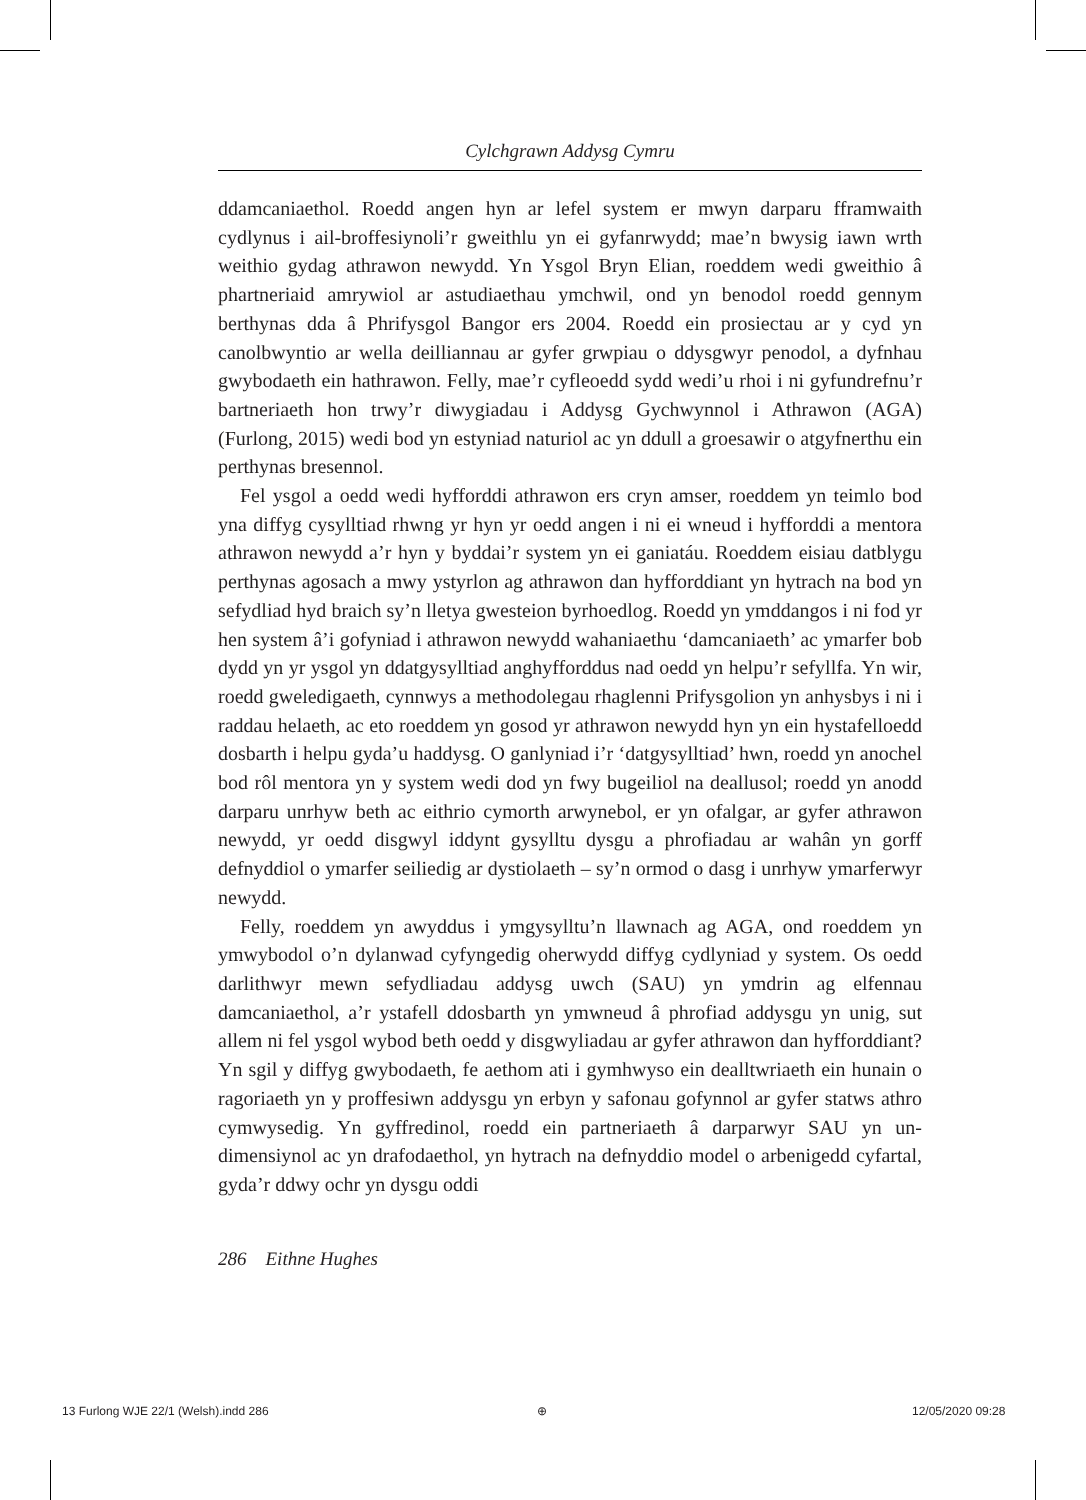Cylchgrawn Addysg Cymru
ddamcaniaethol. Roedd angen hyn ar lefel system er mwyn darparu fframwaith cydlynus i ail-broffesiynoli’r gweithlu yn ei gyfanrwydd; mae’n bwysig iawn wrth weithio gydag athrawon newydd. Yn Ysgol Bryn Elian, roeddem wedi gweithio â phartneriaid amrywiol ar astudiaethau ymchwil, ond yn benodol roedd gennym berthynas dda â Phrifysgol Bangor ers 2004. Roedd ein prosiectau ar y cyd yn canolbwyntio ar wella deilliannau ar gyfer grwpiau o ddysgwyr penodol, a dyfnhau gwybodaeth ein hathrawon. Felly, mae’r cyfleoedd sydd wedi’u rhoi i ni gyfundrefnu’r bartneriaeth hon trwy’r diwygiadau i Addysg Gychwynnol i Athrawon (AGA) (Furlong, 2015) wedi bod yn estyniad naturiol ac yn ddull a groesawir o atgyfnerthu ein perthynas bresennol.
Fel ysgol a oedd wedi hyfforddi athrawon ers cryn amser, roeddem yn teimlo bod yna diffyg cysylltiad rhwng yr hyn yr oedd angen i ni ei wneud i hyfforddi a mentora athrawon newydd a’r hyn y byddai’r system yn ei ganiatáu. Roeddem eisiau datblygu perthynas agosach a mwy ystyrlon ag athrawon dan hyfforddiant yn hytrach na bod yn sefydliad hyd braich sy’n lletya gwesteion byrhoedlog. Roedd yn ymddangos i ni fod yr hen system â’i gofyniad i athrawon newydd wahaniaethu ‘damcaniaeth’ ac ymarfer bob dydd yn yr ysgol yn ddatgysylltiad anghyfforddus nad oedd yn helpu’r sefyllfa. Yn wir, roedd gweledigaeth, cynnwys a methodolegau rhaglenni Prifysgolion yn anhysbys i ni i raddau helaeth, ac eto roeddem yn gosod yr athrawon newydd hyn yn ein hystafelloedd dosbarth i helpu gyda’u haddysg. O ganlyniad i’r ‘datgysylltiad’ hwn, roedd yn anochel bod rôl mentora yn y system wedi dod yn fwy bugeiliol na deallusol; roedd yn anodd darparu unrhyw beth ac eithrio cymorth arwynebol, er yn ofalgar, ar gyfer athrawon newydd, yr oedd disgwyl iddynt gysylltu dysgu a phrofiadau ar wahân yn gorff defnyddiol o ymarfer seiliedig ar dystiolaeth – sy’n ormod o dasg i unrhyw ymarferwyr newydd.
Felly, roeddem yn awyddus i ymgysylltu’n llawnach ag AGA, ond roeddem yn ymwybodol o’n dylanwad cyfyngedig oherwydd diffyg cydlyniad y system. Os oedd darlithwyr mewn sefydliadau addysg uwch (SAU) yn ymdrin ag elfennau damcaniaethol, a’r ystafell ddosbarth yn ymwneud â phrofiad addysgu yn unig, sut allem ni fel ysgol wybod beth oedd y disgwyliadau ar gyfer athrawon dan hyfforddiant? Yn sgil y diffyg gwybodaeth, fe aethom ati i gymhwyso ein dealltwriaeth ein hunain o ragoriaeth yn y proffesiwn addysgu yn erbyn y safonau gofynnol ar gyfer statws athro cymwysedig. Yn gyffredinol, roedd ein partneriaeth â darparwyr SAU yn un-dimensiynol ac yn drafodaethol, yn hytrach na defnyddio model o arbenigedd cyfartal, gyda’r ddwy ochr yn dysgu oddi
286 Eithne Hughes
13 Furlong WJE 22/1 (Welsh).indd 286
⊕ 12/05/2020 09:28